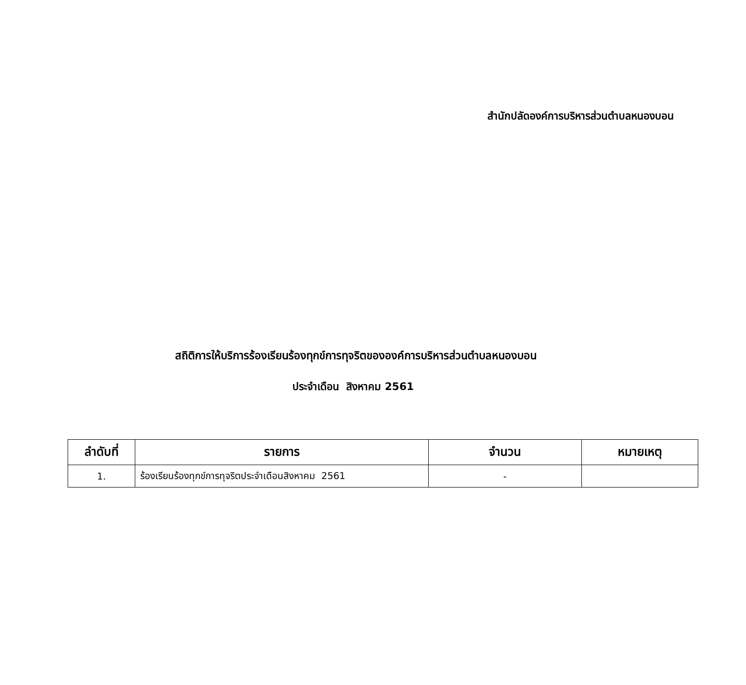สำนักปลัดองค์การบริหารส่วนตำบลหนองบอน
สถิติการให้บริการร้องเรียนร้องทุกข์การทุจริตขององค์การบริหารส่วนตำบลหนองบอน
ประจำเดือน สิงหาคม 2561
| ลำดับที่ | รายการ | จำนวน | หมายเหตุ |
| --- | --- | --- | --- |
| 1. | ร้องเรียนร้องทุกข์การทุจริตประจำเดือนสิงหาคม 2561 | - | |